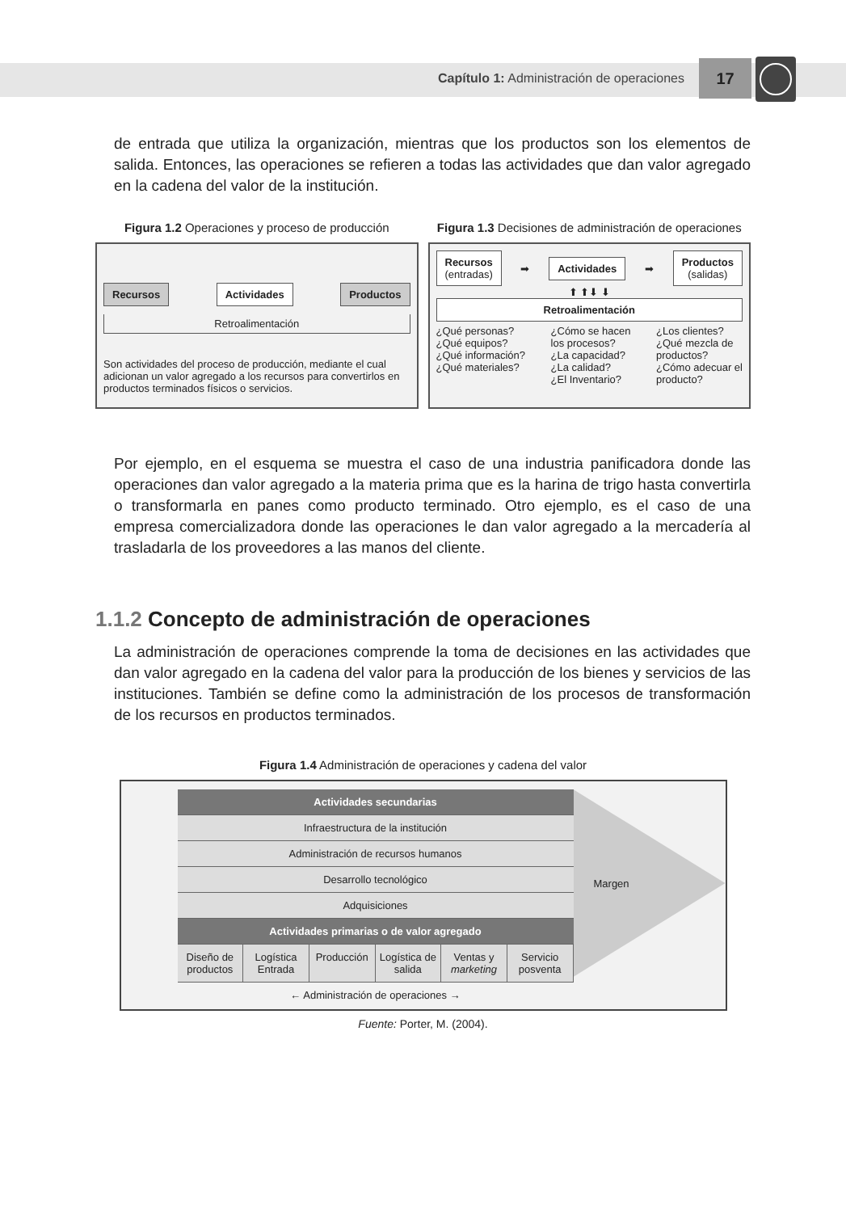Capítulo 1: Administración de operaciones
17
de entrada que utiliza la organización, mientras que los productos son los elementos de salida. Entonces, las operaciones se refieren a todas las actividades que dan valor agregado en la cadena del valor de la institución.
Figura 1.2 Operaciones y proceso de producción
Recursos Actividades Productos
Retroalimentación
Son actividades del proceso de producción, mediante el cual adicionan un valor agregado a los recursos para convertirlos en productos terminados físicos o servicios.
Figura 1.3 Decisiones de administración de operaciones
Recursos
(entradas) ➡ Actividades ➡ Productos
(salidas)
⬆ ⬆⬇ ⬇
Retroalimentación
¿Qué personas?
¿Qué equipos?
¿Qué información?
¿Qué materiales? ¿Cómo se hacen
los procesos?
¿La capacidad?
¿La calidad?
¿El Inventario? ¿Los clientes?
¿Qué mezcla de
productos?
¿Cómo adecuar el
producto?
Por ejemplo, en el esquema se muestra el caso de una industria panificadora donde las operaciones dan valor agregado a la materia prima que es la harina de trigo hasta convertirla o transformarla en panes como producto terminado. Otro ejemplo, es el caso de una empresa comercializadora donde las operaciones le dan valor agregado a la mercadería al trasladarla de los proveedores a las manos del cliente.
1.1.2 Concepto de administración de operaciones
La administración de operaciones comprende la toma de decisiones en las actividades que dan valor agregado en la cadena del valor para la producción de los bienes y servicios de las instituciones. También se define como la administración de los procesos de transformación de los recursos en productos terminados.
Figura 1.4 Administración de operaciones y cadena del valor
Actividades secundarias
Infraestructura de la institución
Administración de recursos humanos
Desarrollo tecnológico
Adquisiciones
Actividades primarias o de valor agregado
Diseño de productos Logística Entrada Producción Logística de salida Ventas y marketing Servicio posventa
← Administración de operaciones →
Margen
Fuente: Porter, M. (2004).